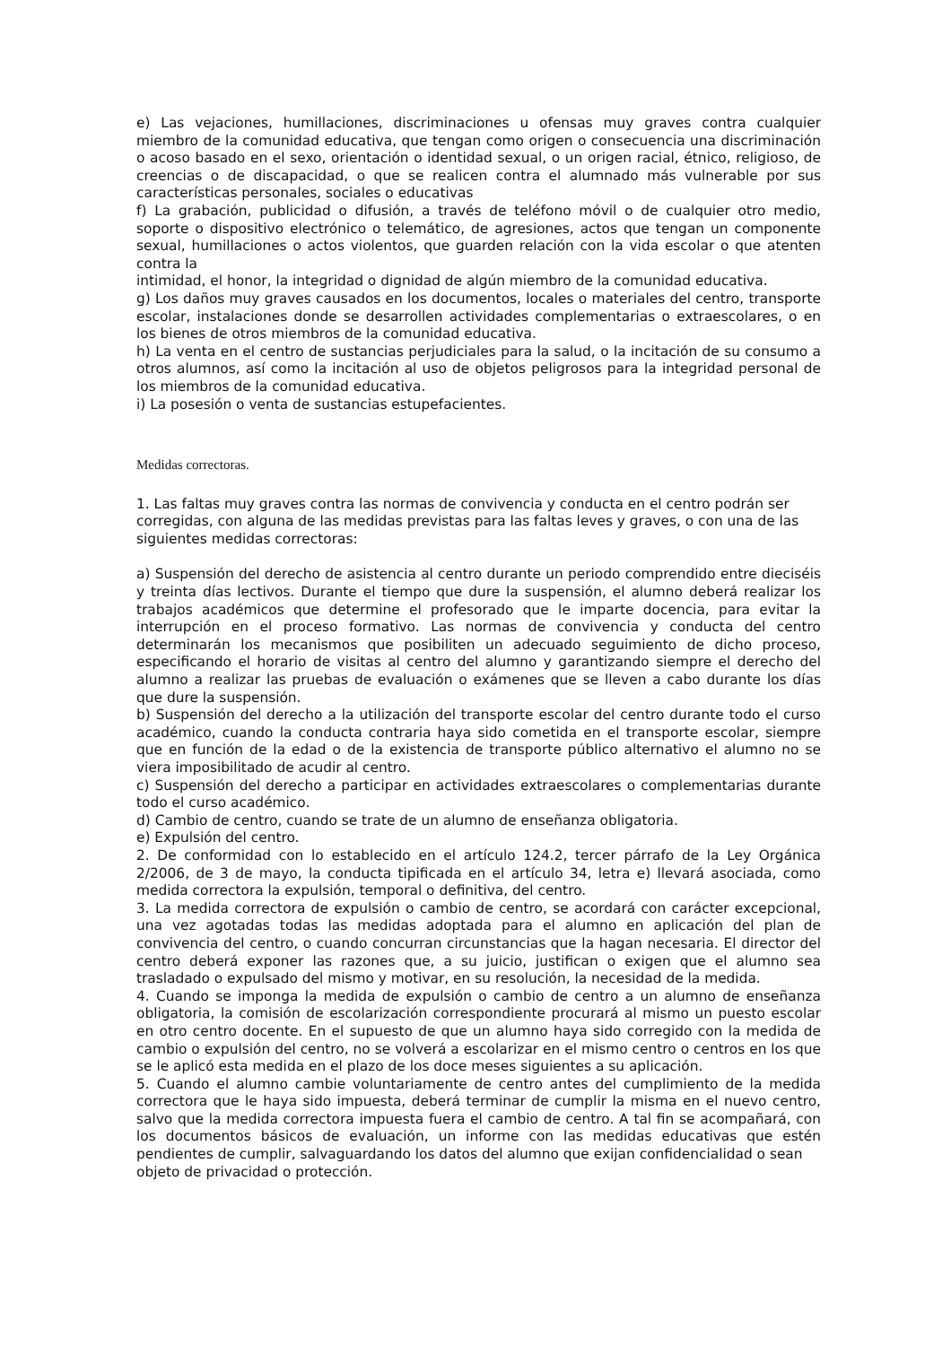e) Las vejaciones, humillaciones, discriminaciones u ofensas muy graves contra cualquier miembro de la comunidad educativa, que tengan como origen o consecuencia una discriminación o acoso basado en el sexo, orientación o identidad sexual, o un origen racial, étnico, religioso, de creencias o de discapacidad, o que se realicen contra el alumnado más vulnerable por sus características personales, sociales o educativas
f) La grabación, publicidad o difusión, a través de teléfono móvil o de cualquier otro medio, soporte o dispositivo electrónico o telemático, de agresiones, actos que tengan un componente sexual, humillaciones o actos violentos, que guarden relación con la vida escolar o que atenten contra la
intimidad, el honor, la integridad o dignidad de algún miembro de la comunidad educativa.
g) Los daños muy graves causados en los documentos, locales o materiales del centro, transporte escolar, instalaciones donde se desarrollen actividades complementarias o extraescolares, o en los bienes de otros miembros de la comunidad educativa.
h) La venta en el centro de sustancias perjudiciales para la salud, o la incitación de su consumo a otros alumnos, así como la incitación al uso de objetos peligrosos para la integridad personal de los miembros de la comunidad educativa.
i) La posesión o venta de sustancias estupefacientes.
Medidas correctoras.
1. Las faltas muy graves contra las normas de convivencia y conducta en el centro podrán ser corregidas, con alguna de las medidas previstas para las faltas leves y graves, o con una de las siguientes medidas correctoras:
a) Suspensión del derecho de asistencia al centro durante un periodo comprendido entre dieciséis y treinta días lectivos. Durante el tiempo que dure la suspensión, el alumno deberá realizar los trabajos académicos que determine el profesorado que le imparte docencia, para evitar la interrupción en el proceso formativo. Las normas de convivencia y conducta del centro determinarán los mecanismos que posibiliten un adecuado seguimiento de dicho proceso, especificando el horario de visitas al centro del alumno y garantizando siempre el derecho del alumno a realizar las pruebas de evaluación o exámenes que se lleven a cabo durante los días que dure la suspensión.
b) Suspensión del derecho a la utilización del transporte escolar del centro durante todo el curso académico, cuando la conducta contraria haya sido cometida en el transporte escolar, siempre que en función de la edad o de la existencia de transporte público alternativo el alumno no se viera imposibilitado de acudir al centro.
c) Suspensión del derecho a participar en actividades extraescolares o complementarias durante todo el curso académico.
d) Cambio de centro, cuando se trate de un alumno de enseñanza obligatoria.
e) Expulsión del centro.
2. De conformidad con lo establecido en el artículo 124.2, tercer párrafo de la Ley Orgánica 2/2006, de 3 de mayo, la conducta tipificada en el artículo 34, letra e) llevará asociada, como medida correctora la expulsión, temporal o definitiva, del centro.
3. La medida correctora de expulsión o cambio de centro, se acordará con carácter excepcional, una vez agotadas todas las medidas adoptada para el alumno en aplicación del plan de convivencia del centro, o cuando concurran circunstancias que la hagan necesaria. El director del centro deberá exponer las razones que, a su juicio, justifican o exigen que el alumno sea trasladado o expulsado del mismo y motivar, en su resolución, la necesidad de la medida.
4. Cuando se imponga la medida de expulsión o cambio de centro a un alumno de enseñanza obligatoria, la comisión de escolarización correspondiente procurará al mismo un puesto escolar en otro centro docente. En el supuesto de que un alumno haya sido corregido con la medida de cambio o expulsión del centro, no se volverá a escolarizar en el mismo centro o centros en los que se le aplicó esta medida en el plazo de los doce meses siguientes a su aplicación.
5. Cuando el alumno cambie voluntariamente de centro antes del cumplimiento de la medida correctora que le haya sido impuesta, deberá terminar de cumplir la misma en el nuevo centro, salvo que la medida correctora impuesta fuera el cambio de centro. A tal fin se acompañará, con los documentos básicos de evaluación, un informe con las medidas educativas que estén pendientes de cumplir, salvaguardando los datos del alumno que exijan confidencialidad o sean
objeto de privacidad o protección.